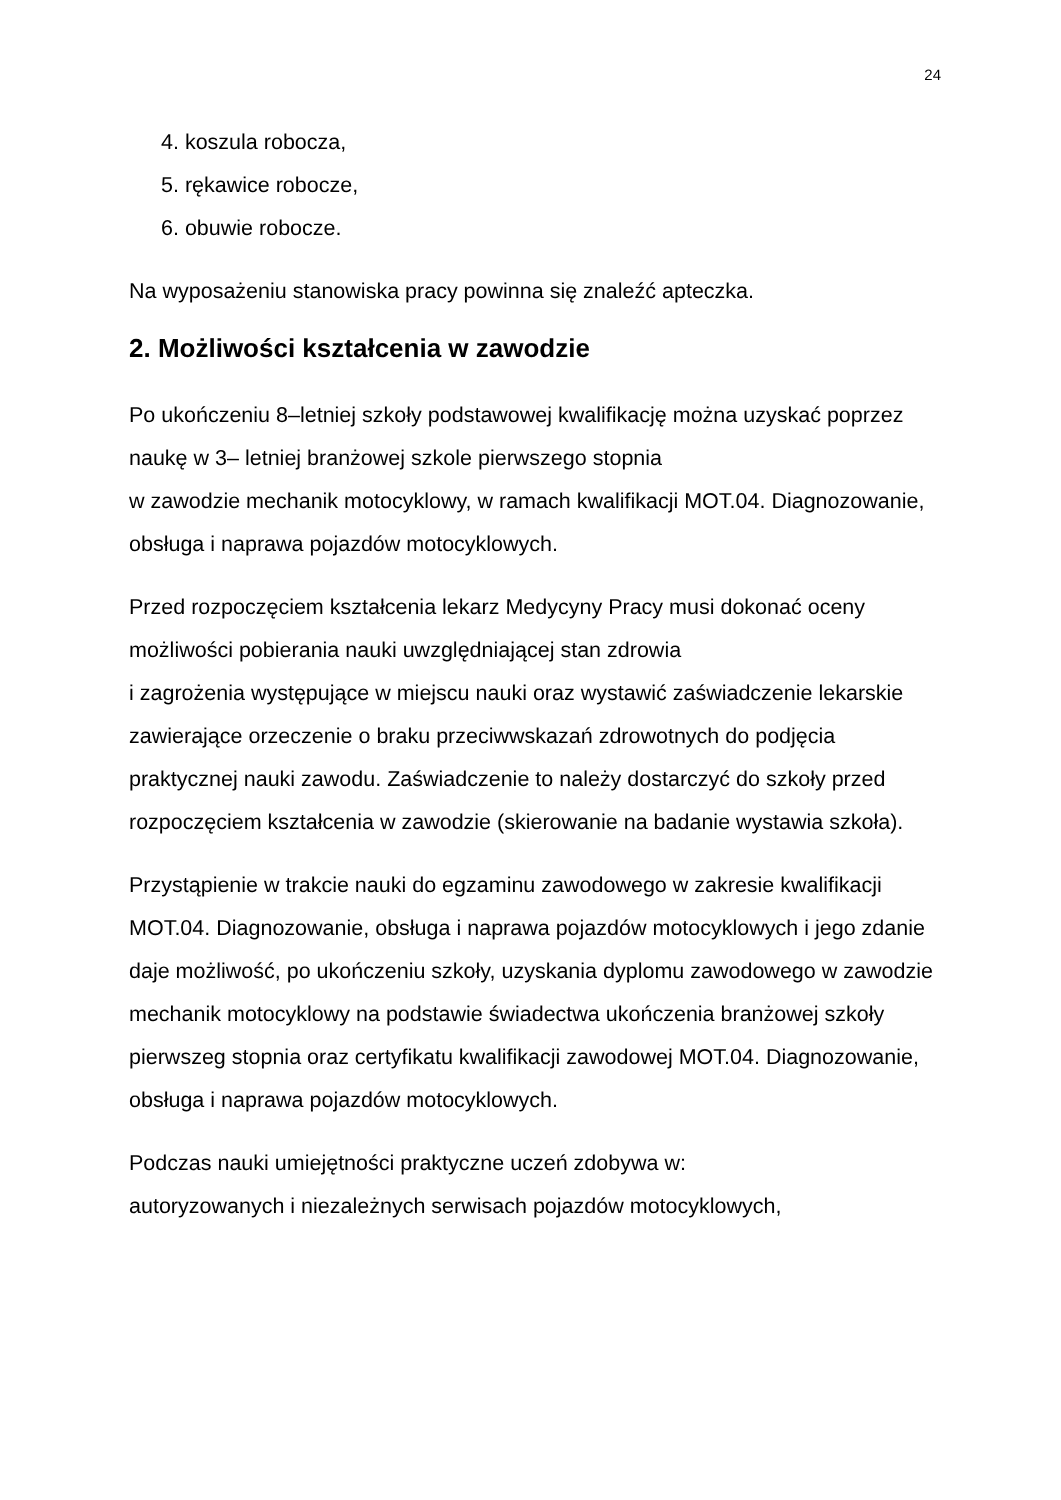24
4. koszula robocza,
5. rękawice robocze,
6. obuwie robocze.
Na wyposażeniu stanowiska pracy powinna się znaleźć apteczka.
2. Możliwości kształcenia w zawodzie
Po ukończeniu 8–letniej szkoły podstawowej kwalifikację można uzyskać poprzez naukę w 3– letniej branżowej szkole pierwszego stopnia
w zawodzie mechanik motocyklowy, w ramach kwalifikacji MOT.04. Diagnozowanie, obsługa i naprawa pojazdów motocyklowych.
Przed rozpoczęciem kształcenia lekarz Medycyny Pracy musi dokonać oceny możliwości pobierania nauki uwzględniającej stan zdrowia
i zagrożenia występujące w miejscu nauki oraz wystawić zaświadczenie lekarskie zawierające orzeczenie o braku przeciwwskazań zdrowotnych do podjęcia praktycznej nauki zawodu. Zaświadczenie to należy dostarczyć do szkoły przed rozpoczęciem kształcenia w zawodzie (skierowanie na badanie wystawia szkoła).
Przystąpienie w trakcie nauki do egzaminu zawodowego w zakresie kwalifikacji MOT.04. Diagnozowanie, obsługa i naprawa pojazdów motocyklowych i jego zdanie daje możliwość, po ukończeniu szkoły, uzyskania dyplomu zawodowego w zawodzie mechanik motocyklowy na podstawie świadectwa ukończenia branżowej szkoły pierwszeg stopnia oraz certyfikatu kwalifikacji zawodowej MOT.04. Diagnozowanie, obsługa i naprawa pojazdów motocyklowych.
Podczas nauki umiejętności praktyczne uczeń zdobywa w:
autoryzowanych i niezależnych serwisach pojazdów motocyklowych,